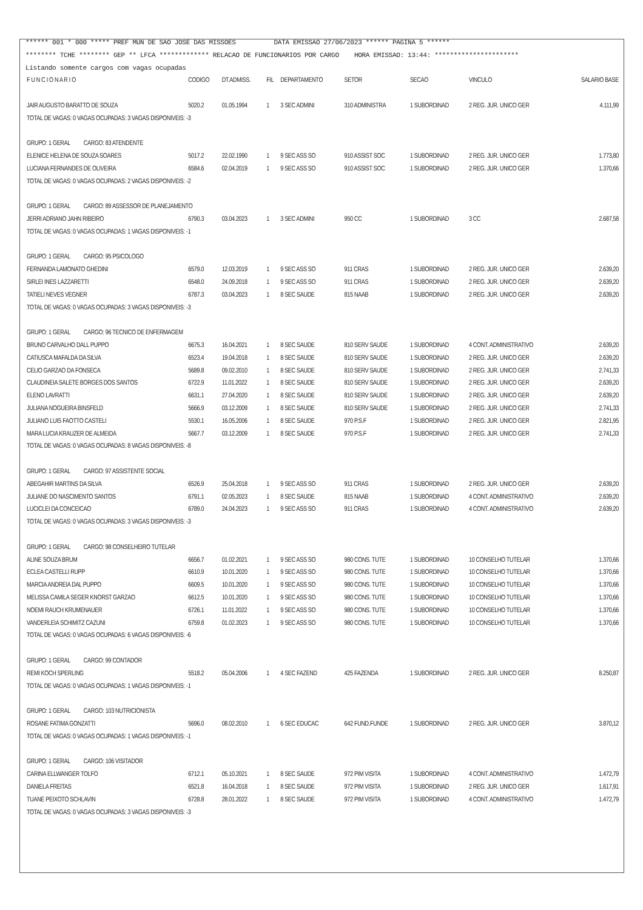****** 001 * 000 ***** PREF MUN DE SAO JOSE DAS MISSOES DATA EMISSAO 27/06/2023 ****** PAGINA 5 ******
******** TCHE ******** GEP ** LFCA ************* RELACAO DE FUNCIONARIOS POR CARGO HORA EMISSAO: 13:44: **********************
Listando somente cargos com vagas ocupadas
| F U N C I O N A R I O | CODIGO | DT.ADMISS. | FIL | DEPARTAMENTO | SETOR | SECAO | VINCULO | SALARIO BASE |
| --- | --- | --- | --- | --- | --- | --- | --- | --- |
| JAIR AUGUSTO BARATTO DE SOUZA | 5020.2 | 01.05.1994 | 1 | 3 SEC ADMINI | 310 ADMINISTRA | 1 SUBORDINAD | 2 REG. JUR. UNICO GER | 4.111,99 |
| TOTAL DE VAGAS: 0 VAGAS OCUPADAS: 3 VAGAS DISPONIVEIS: -3 | | | | | | | | |
| GRUPO: 1 GERAL CARGO: 83 ATENDENTE | | | | | | | | |
| ELENICE HELENA DE SOUZA SOARES | 5017.2 | 22.02.1990 | 1 | 9 SEC ASS SO | 910 ASSIST SOC | 1 SUBORDINAD | 2 REG. JUR. UNICO GER | 1.773,80 |
| LUCIANA FERNANDES DE OLIVEIRA | 6584.6 | 02.04.2019 | 1 | 9 SEC ASS SO | 910 ASSIST SOC | 1 SUBORDINAD | 2 REG. JUR. UNICO GER | 1.370,66 |
| TOTAL DE VAGAS: 0 VAGAS OCUPADAS: 2 VAGAS DISPONIVEIS: -2 | | | | | | | | |
| GRUPO: 1 GERAL CARGO: 89 ASSESSOR DE PLANEJAMENTO | | | | | | | | |
| JERRI ADRIANO JAHN RIBEIRO | 6790.3 | 03.04.2023 | 1 | 3 SEC ADMINI | 950 CC | 1 SUBORDINAD | 3 CC | 2.687,58 |
| TOTAL DE VAGAS: 0 VAGAS OCUPADAS: 1 VAGAS DISPONIVEIS: -1 | | | | | | | | |
| GRUPO: 1 GERAL CARGO: 95 PSICOLOGO | | | | | | | | |
| FERNANDA LAMONATO GHEDINI | 6579.0 | 12.03.2019 | 1 | 9 SEC ASS SO | 911 CRAS | 1 SUBORDINAD | 2 REG. JUR. UNICO GER | 2.639,20 |
| SIRLEI INES LAZZARETTI | 6548.0 | 24.09.2018 | 1 | 9 SEC ASS SO | 911 CRAS | 1 SUBORDINAD | 2 REG. JUR. UNICO GER | 2.639,20 |
| TATIELI NEVES VEGNER | 6787.3 | 03.04.2023 | 1 | 8 SEC SAUDE | 815 NAAB | 1 SUBORDINAD | 2 REG. JUR. UNICO GER | 2.639,20 |
| TOTAL DE VAGAS: 0 VAGAS OCUPADAS: 3 VAGAS DISPONIVEIS: -3 | | | | | | | | |
| GRUPO: 1 GERAL CARGO: 96 TECNICO DE ENFERMAGEM | | | | | | | | |
| BRUNO CARVALHO DALL PUPPO | 6675.3 | 16.04.2021 | 1 | 8 SEC SAUDE | 810 SERV SAUDE | 1 SUBORDINAD | 4 CONT. ADMINISTRATIVO | 2.639,20 |
| CATIUSCA MAFALDA DA SILVA | 6523.4 | 19.04.2018 | 1 | 8 SEC SAUDE | 810 SERV SAUDE | 1 SUBORDINAD | 2 REG. JUR. UNICO GER | 2.639,20 |
| CELIO GARZAO DA FONSECA | 5689.8 | 09.02.2010 | 1 | 8 SEC SAUDE | 810 SERV SAUDE | 1 SUBORDINAD | 2 REG. JUR. UNICO GER | 2.741,33 |
| CLAUDINEIA SALETE BORGES DOS SANTOS | 6722.9 | 11.01.2022 | 1 | 8 SEC SAUDE | 810 SERV SAUDE | 1 SUBORDINAD | 2 REG. JUR. UNICO GER | 2.639,20 |
| ELENO LAVRATTI | 6631.1 | 27.04.2020 | 1 | 8 SEC SAUDE | 810 SERV SAUDE | 1 SUBORDINAD | 2 REG. JUR. UNICO GER | 2.639,20 |
| JULIANA NOGUEIRA BINSFELD | 5666.9 | 03.12.2009 | 1 | 8 SEC SAUDE | 810 SERV SAUDE | 1 SUBORDINAD | 2 REG. JUR. UNICO GER | 2.741,33 |
| JULIANO LUIS FAOTTO CASTELI | 5530.1 | 16.05.2006 | 1 | 8 SEC SAUDE | 970 P.S.F | 1 SUBORDINAD | 2 REG. JUR. UNICO GER | 2.821,95 |
| MARA LUCIA KRAUZER DE ALMEIDA | 5667.7 | 03.12.2009 | 1 | 8 SEC SAUDE | 970 P.S.F | 1 SUBORDINAD | 2 REG. JUR. UNICO GER | 2.741,33 |
| TOTAL DE VAGAS: 0 VAGAS OCUPADAS: 8 VAGAS DISPONIVEIS: -8 | | | | | | | | |
| GRUPO: 1 GERAL CARGO: 97 ASSISTENTE SOCIAL | | | | | | | | |
| ABEGAHIR MARTINS DA SILVA | 6526.9 | 25.04.2018 | 1 | 9 SEC ASS SO | 911 CRAS | 1 SUBORDINAD | 2 REG. JUR. UNICO GER | 2.639,20 |
| JULIANE DO NASCIMENTO SANTOS | 6791.1 | 02.05.2023 | 1 | 8 SEC SAUDE | 815 NAAB | 1 SUBORDINAD | 4 CONT. ADMINISTRATIVO | 2.639,20 |
| LUCICLEI DA CONCEICAO | 6789.0 | 24.04.2023 | 1 | 9 SEC ASS SO | 911 CRAS | 1 SUBORDINAD | 4 CONT. ADMINISTRATIVO | 2.639,20 |
| TOTAL DE VAGAS: 0 VAGAS OCUPADAS: 3 VAGAS DISPONIVEIS: -3 | | | | | | | | |
| GRUPO: 1 GERAL CARGO: 98 CONSELHEIRO TUTELAR | | | | | | | | |
| ALINE SOUZA BRUM | 6656.7 | 01.02.2021 | 1 | 9 SEC ASS SO | 980 CONS. TUTE | 1 SUBORDINAD | 10 CONSELHO TUTELAR | 1.370,66 |
| ECLEA CASTELLI RUPP | 6610.9 | 10.01.2020 | 1 | 9 SEC ASS SO | 980 CONS. TUTE | 1 SUBORDINAD | 10 CONSELHO TUTELAR | 1.370,66 |
| MARCIA ANDREIA DAL PUPPO | 6609.5 | 10.01.2020 | 1 | 9 SEC ASS SO | 980 CONS. TUTE | 1 SUBORDINAD | 10 CONSELHO TUTELAR | 1.370,66 |
| MELISSA CAMILA SEGER KNORST GARZAO | 6612.5 | 10.01.2020 | 1 | 9 SEC ASS SO | 980 CONS. TUTE | 1 SUBORDINAD | 10 CONSELHO TUTELAR | 1.370,66 |
| NOEMI RAUCH KRUMENAUER | 6726.1 | 11.01.2022 | 1 | 9 SEC ASS SO | 980 CONS. TUTE | 1 SUBORDINAD | 10 CONSELHO TUTELAR | 1.370,66 |
| VANDERLEIA SCHIMITZ CAZUNI | 6759.8 | 01.02.2023 | 1 | 9 SEC ASS SO | 980 CONS. TUTE | 1 SUBORDINAD | 10 CONSELHO TUTELAR | 1.370,66 |
| TOTAL DE VAGAS: 0 VAGAS OCUPADAS: 6 VAGAS DISPONIVEIS: -6 | | | | | | | | |
| GRUPO: 1 GERAL CARGO: 99 CONTADOR | | | | | | | | |
| REMI KOCH SPERLING | 5518.2 | 05.04.2006 | 1 | 4 SEC FAZEND | 425 FAZENDA | 1 SUBORDINAD | 2 REG. JUR. UNICO GER | 8.250,87 |
| TOTAL DE VAGAS: 0 VAGAS OCUPADAS: 1 VAGAS DISPONIVEIS: -1 | | | | | | | | |
| GRUPO: 1 GERAL CARGO: 103 NUTRICIONISTA | | | | | | | | |
| ROSANE FATIMA GONZATTI | 5696.0 | 08.02.2010 | 1 | 6 SEC EDUCAC | 642 FUND.FUNDE | 1 SUBORDINAD | 2 REG. JUR. UNICO GER | 3.870,12 |
| TOTAL DE VAGAS: 0 VAGAS OCUPADAS: 1 VAGAS DISPONIVEIS: -1 | | | | | | | | |
| GRUPO: 1 GERAL CARGO: 106 VISITADOR | | | | | | | | |
| CARINA ELLWANGER TOLFO | 6712.1 | 05.10.2021 | 1 | 8 SEC SAUDE | 972 PIM VISITA | 1 SUBORDINAD | 4 CONT. ADMINISTRATIVO | 1.472,79 |
| DANIELA FREITAS | 6521.8 | 16.04.2018 | 1 | 8 SEC SAUDE | 972 PIM VISITA | 1 SUBORDINAD | 2 REG. JUR. UNICO GER | 1.617,91 |
| TUANE PEIXOTO SCHLAVIN | 6728.8 | 28.01.2022 | 1 | 8 SEC SAUDE | 972 PIM VISITA | 1 SUBORDINAD | 4 CONT. ADMINISTRATIVO | 1.472,79 |
| TOTAL DE VAGAS: 0 VAGAS OCUPADAS: 3 VAGAS DISPONIVEIS: -3 | | | | | | | | |